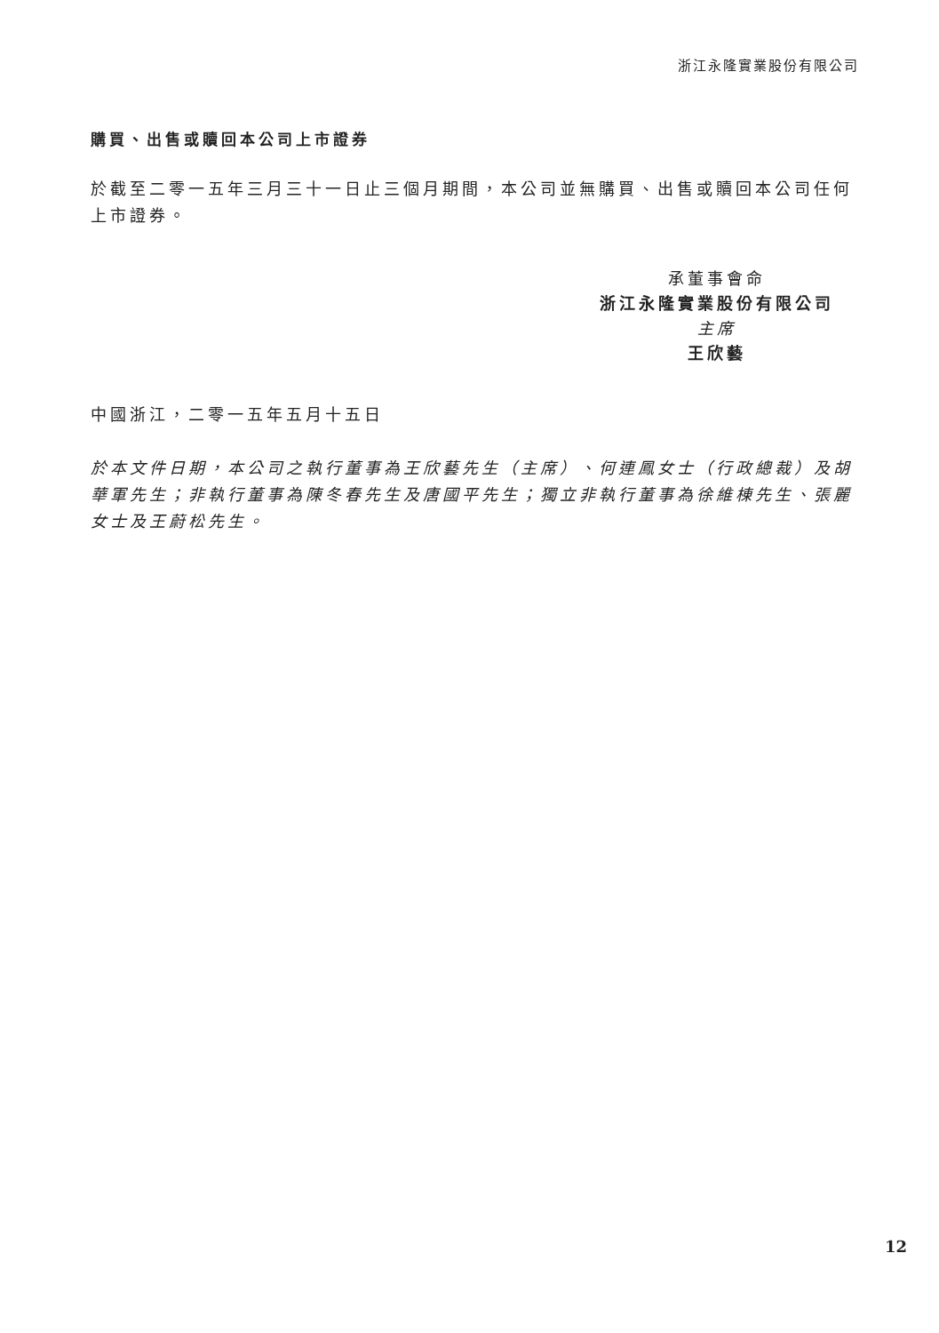浙江永隆實業股份有限公司
購買、出售或贖回本公司上市證券
於截至二零一五年三月三十一日止三個月期間，本公司並無購買、出售或贖回本公司任何上市證券。
承董事會命
浙江永隆實業股份有限公司
主席
王欣藝
中國浙江，二零一五年五月十五日
於本文件日期，本公司之執行董事為王欣藝先生（主席）、何連鳳女士（行政總裁）及胡華軍先生；非執行董事為陳冬春先生及唐國平先生；獨立非執行董事為徐維棟先生、張麗女士及王蔚松先生。
12